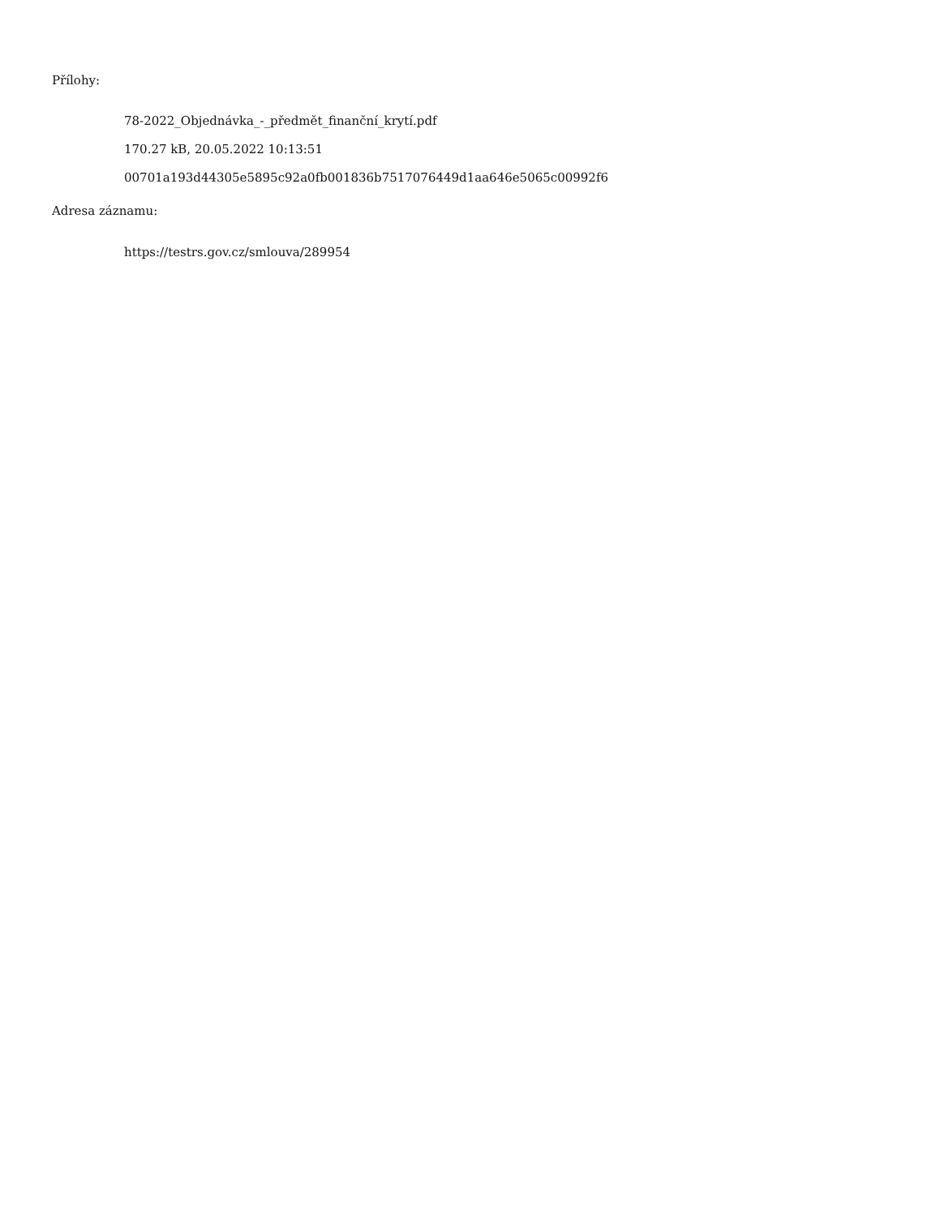Přílohy:
78-2022_Objednávka_-_předmět_finanční_krytí.pdf
170.27 kB, 20.05.2022 10:13:51
00701a193d44305e5895c92a0fb001836b7517076449d1aa646e5065c00992f6
Adresa záznamu:
https://testrs.gov.cz/smlouva/289954